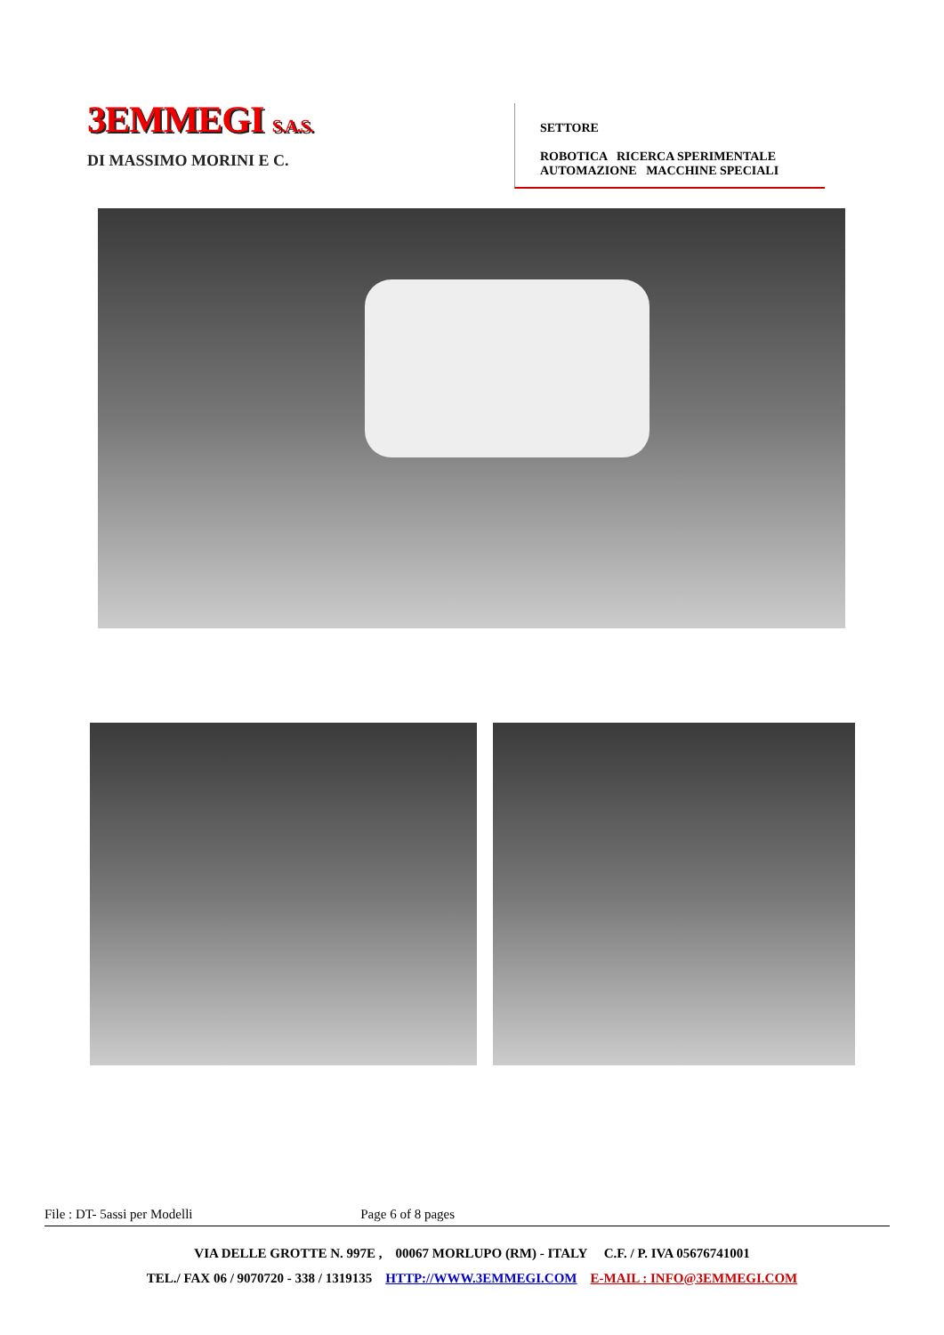3EMMEGI S.A.S.
DI MASSIMO MORINI E C.
SETTORE
ROBOTICA RICERCA SPERIMENTALE
AUTOMAZIONE MACCHINE SPECIALI
File : DT- 5assi per Modelli Page 6 of 8 pages
VIA DELLE GROTTE N. 997E , 00067 MORLUPO (RM) - ITALY C.F. / P. IVA 05676741001
TEL./ FAX 06 / 9070720 - 338 / 1319135 HTTP://WWW.3EMMEGI.COM E-MAIL : INFO@3EMMEGI.COM